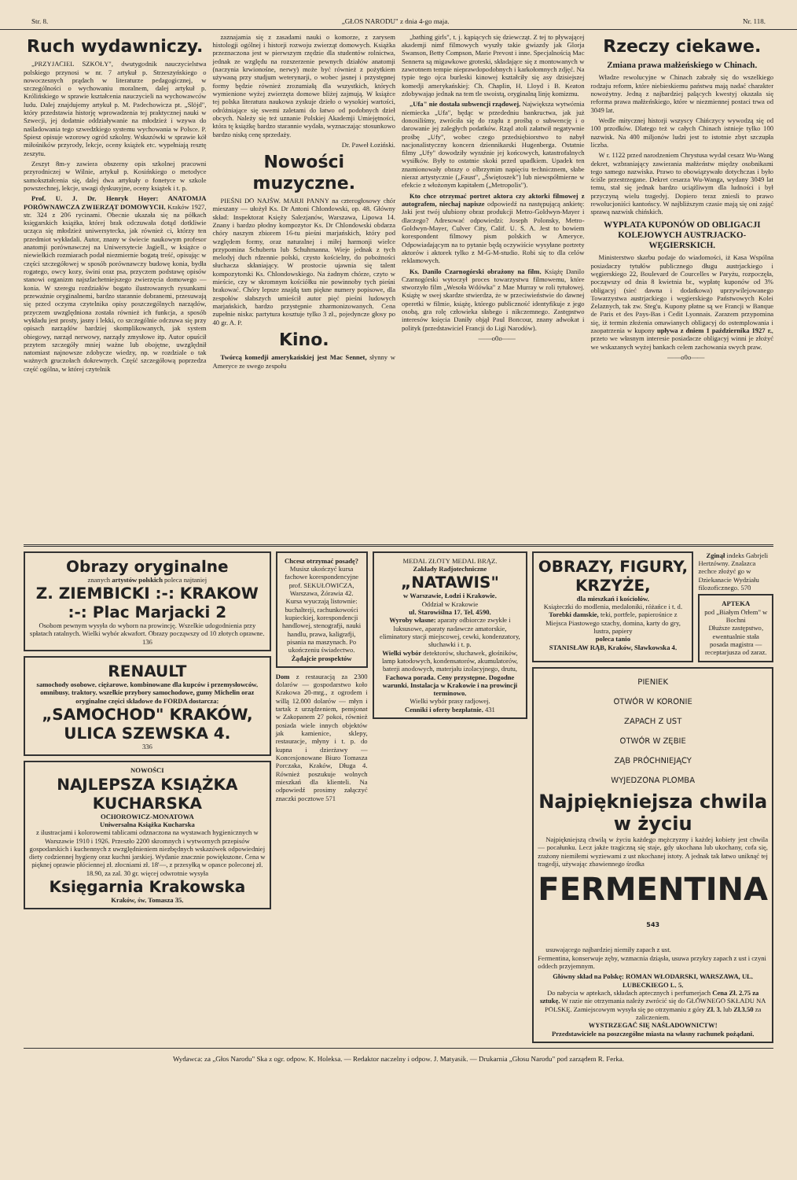Str. 8. „GŁOS NARODU" z dnia 4-go maja. Nr. 118.
Ruch wydawniczy.
„PRZYJACIEL SZKOŁY", dwutygodnik nauczycielstwa polskiego przynosi w nr. 7 artykuł p. Strzeszyńskiego o nowoczesnych prądach w literaturze pedagogicznej, w szczególności o wychowaniu moralnem, dalej artykuł p. Królińskiego w sprawie kształcenia nauczycieli na wychowawców ludu. Dalej znajdujemy artykuł p. M. Padechowicza pt. „Slöjd", który przedstawia historję wprowadzenia tej praktycznej nauki w Szwecji, jej dodatnie oddziaływanie na młodzież i wzywa do naśladowania tego szwedzkiego systemu wychowania w Polsce. P. Spiesz opisuje wzorowy ogród szkolny. Wskazówki w sprawie kół miłośników przyrody, lekcje, oceny książek etc. wypełniają resztę zeszytu.
Zeszyt 8m-y zawiera obszerny opis szkolnej pracowni przyrodniczej w Wilnie, artykuł p. Kosińskiego o metodyce samokształcenia się, dalej dwa artykuły o fonetyce w szkole powszechnej, lekcje, uwagi dyskusyjne, oceny książek i t. p.
Prof. U. J. Dr. Henryk Hoyer: ANATOMJA PORÓWNAWCZA ZWIERZĄT DOMOWYCH. Kraków 1927, str. 324 z 206 rycinami. Obecnie ukazała się na półkach księgarskich książka, której brak odczuwała dotąd dotkliwie ucząca się młodzież uniwersytecka, jak również ci, którzy ten przedmiot wykładali. Autor, znany w świecie naukowym profesor anatomji porównawczej na Uniwersytecie Jagiell., w książce o niewielkich rozmiarach podał niezmiernie bogatą treść, opisując w części szczegółowej w sposób porównawczy budowę konia, bydła rogatego, owcy kozy, świni oraz psa, przyczem podstawę opisów stanowi organizm najszlachetniejszego zwierzęcia domowego — konia. W szeregu rozdziałów bogato ilustrowanych rysunkami przeważnie oryginalnemi, bardzo starannie dobranemi, przesuwają się przed oczyma czytelnika opisy poszczególnych narządów, przyczem uwzględniona została również ich funkcja, a sposób wykładu jest prosty, jasny i lekki, co szczególnie odczuwa się przy opisach narządów bardziej skomplikowanych, jak system obiegowy, narząd nerwowy, narządy zmysłowe itp. Autor opuścił przytem szczegóły mniej ważne lub obojętne, uwzględnił natomiast najnowsze zdobycze wiedzy, np. w rozdziale o tak ważnych gruczołach dokrewnych. Część szczegółową poprzedza część ogólna, w której czytelnik
zaznajamia się z zasadami nauki o komorze, z zarysem histologji ogólnej i historji rozwoju zwierząt domowych. Książka przeznaczona jest w pierwszym rzędzie dla studentów rolnictwa, jednak ze względu na rozszerzenie pewnych działów anatomji (naczynia krwionośne, nerwy) może być również z pożytkiem używaną przy studjum weterynarji, o wobec jasnej i przystępnej formy będzie również zrozumiałą dla wszystkich, których wymienione wyżej zwierzęta domowe bliżej zajmują. W książce tej polska literatura naukowa zyskuje dzieło o wysokiej wartości, odróżniające się swemi zaletami do łatwo od podobnych dzieł obcych. Należy się też uznanie Polskiej Akademji Umiejętności, która tę książkę bardzo starannie wydała, wyznaczając stosunkowo bardzo niską cenę sprzedaży.
Dr. Paweł Łoziński.
Nowości muzyczne.
PIEŚNI DO NAJŚW. MARJI PANNY na czterogłosowy chór mieszany — ułożył Ks. Dr Antoni Chlondowski, op. 48. Główny skład: Inspektorat Księży Salezjanów, Warszawa, Lipowa 14. Znany i bardzo płodny kompozytor Ks. Dr Chlondowski obdarza chóry naszym zbiorem 16-tu pieśni marjańskich, który pod względem formy, oraz naturalnej i miłej harmonji wielce przypomina Schuberta lub Schuhmanna. Wieje jednak z tych melodyj duch rdzennie polski, czysto kościelny, do pobożności słuchacza skłaniający. W prostocie ujawnia się talent kompozytorski Ks. Chlondowskiego. Na żadnym chórze, czyto w mieście, czy w skromnym kościółku nie powinnoby tych pieśni brakować. Chóry lepsze znajdą tam piękne numery popisowe, dla zespołów słabszych umieścił autor pięć pieśni ludowych marjańskich, bardzo przystępnie zharmonizowanych. Cena zupełnie niska: partytura kosztuje tylko 3 zł., pojedyncze głosy po 40 gr. A. P.
Kino.
Twórcą komedji amerykańskiej jest Mac Sennet, słynny w Ameryce ze swego zespołu
„bathing girls", t. j. kąpiących się dziewcząt. Z tej to pływającej akademji nimf filmowych wyszły takie gwiazdy jak Glorja Swanson, Betty Compson, Marie Prevost i inne. Specjalnością Mac Sennета są migawkowe groteski, składające się z montowanych w zawrotnem tempie nieprawdopodobnych i karkołomnych zdjęć. Na typie tego ojca burleski kinowej kształciły się asy dzisiejszej komedji amerykańskiej: Ch. Chaplin, H. Lloyd i B. Keaton zdobywająo jednak na tem tle swoistą, oryginalną linję komizmu.
„Ufa" nie dostała subwencji rządowej. Największa wytwórnia niemiecka „Ufa", będąc w przededniu bankructwa, jak już donosiliśmy, zwróciła się do rządu z prośbą o subwencję i o darowanie jej zaległych podatków. Rząd atoli załatwił negatywnie prośbę „Ufy", wobec czego przedsiębiorstwo to nabył nacjonalistyczny koncern dziennikarski Hugenberga. Ostatnie filmy „Ufy" dowodziły wyraźnie jej końcowych, katastrofalnych wysiłków. Były to ostatnie skoki przed upadkiem. Upadek ten znamionowały obrazy o olbrzymim napięciu technicznem, słabe nieraz artystycznie („Faust", „Świętoszek") lub niewspółmierne w efekcie z włożonym kapitałem („Metropolis").
Kto chce otrzymać portret aktora czy aktorki filmowej z autografem, niechaj napisze odpowiedź na następującą ankietę: Jaki jest twój ulubiony obraz produkcji Metro-Goldwyn-Mayer i dlaczego? Adresować odpowiedzi: Joseph Polonsky, Metro-Goldwyn-Mayer, Culver City, Calif. U. S. A. Jest to bowiem korespondent filmowy pism polskich w Ameryce. Odpowiadającym na to pytanie będą oczywiście wysyłane portrety aktorów i aktorek tylko z M-G-M-studio. Robi się to dla celów reklamowych.
Ks. Danilo Czarnogórski obrażony na film. Książę Danilo Czarnogórski wytoczył proces towarzystwu filmowemu, które stworzyło film „Wesoła Wdówka" z Mae Murray w roli tytułowej. Książę w swej skardze stwierdza, że w przeciwieństwie do dawnej operetki w filmie, książę, którego publiczność identyfikuje z jego osobą, gra rolę człowieka słabego i nikczemnego. Zastępstwo interesów księcia Daniły objął Paul Boncour, znany adwokat i polityk (przedstawiciel Francji do Ligi Narodów).
——o0o——
Rzeczy ciekawe.
Zmiana prawa małżeńskiego w Chinach.
Władze rewolucyjne w Chinach zabrały się do wszelkiego rodzaju reform, które niebieskiemu państwu mają nadać charakter nowożytny. Jedną z najbardziej palących kwestyj okazała się reforma prawa małżeńskiego, które w niezmiennej postaci trwa od 3049 lat.
Wedle mitycznej historji wszyscy Chińczycy wywodzą się od 100 przodków. Dlatego też w całych Chinach istnieje tylko 100 nazwisk. Na 400 miljonów ludzi jest to istotnie zbyt szczupła liczba.
W r. 1122 przed narodzeniem Chrystusa wydał cesarz Wu-Wang dekret, wzbraniający zawierania małżeństw między osobnikami tego samego nazwiska. Prawo to obowiązywało dotychczas i było ściśle przestrzegane. Dekret cesarza Wu-Wanga, wydany 3049 lat temu, stał się jednak bardzo uciążliwym dla ludności i był przyczyną wielu tragedyj. Dopiero teraz zniesli to prawo rewolucjoniści kantońscy. W najbliższym czasie mają się oni zająć sprawą nazwisk chińskich.
WYPŁATA KUPONÓW OD OBLIGACJI KOLEJOWYCH AUSTRJACKO-WĘGIERSKICH.
Ministerstwo skarbu podaje do wiadomości, iż Kasa Wspólna posiadaczy tytułów publicznego długu austrjackiego i węgierskiego 22, Boulevard de Courcelles w Paryżu, rozpoczęła, począwszy od dnia 8 kwietnia br., wypłatę kuponów od 3% obligacyj (sieć dawna i dodatkowa) uprzywilejowanego Towarzystwa austrjackiego i węgierskiego Państwowych Kolei Żelaznych, tak zw. Steg'u. Kupony płatne są we Francji w Banque de Paris et des Pays-Bas i Cedit Lyonnais. Zarazem przypomina się, iż termin złożenia omawianych obligacyj do ostemplowania i zaopatrzenia w kupony upływa z dniem 1 października 1927 r., przeto we własnym interesie posiadacze obligacyj winni je złożyć we wskazanych wyżej bankach celem zachowania swych praw.
——o0o——
Obrazy oryginalne
znanych artystów polskich poleca najtaniej
Z. ZIEMBICKI :-: KRAKOW :-: Plac Marjacki 2
Osobom pewnym wysyła do wyborn na prowincję. Wszelkie udogodnienia przy spłatach ratalnych. Wielki wybór akwafort. Obrazy począwszy od 10 złotych oprawne. 136
RENAULT
samochody osobowe. ciężarowe. kombinowane dla kupców i przemysłowców. omnibusy. traktory. wszelkie przybory samochodowe, gumy Michelin oraz oryginalne części składowe do FORDA dostarcza:
„SAMOCHOD" KRAKÓW, ULICA SZEWSKA 4.
336
NOWOŚCI
NAJLEPSZA KSIĄŻKA KUCHARSKA
OCHOROWICZ-MONATOWA
Uniwersalna Książka Kucharska
z ilustracjami i kolorowemi tablicami odznaczona na wystawach hygienicznych w Warszawie 1910 i 1926. Przeszło 2200 skromnych i wytwornych przepisów gospodarskich i kuchennych z uwzględnieniem niezbędnych wskazówek odpowiedniej diety codziennej hygieny oraz kuchni jarskiej. Wydanie znacznie powiększone. Cena w pięknej oprawie płóciennej zł. złocniami zł. 18'—, z przesyłką w opasce poleconej zł. 18.90, za zal. 30 gr. więcej odwrotnie wysyła
Księgarnia Krakowska
Kraków, św. Tomasza 35.
Chcesz otrzymać posadę?
Musisz ukończyć kursa fachowe korespondencyjne prof. SEKUŁOWICZA, Warszawa, Żórawia 42. Kursa wyuczają listownie: buchalterji, rachunkowości kupieckiej, korespondencji handlowej, stenografji, nauki handlu, prawa, kaligrafji, pisania na maszynach. Po ukończeniu świadectwo.
Żądajcie prospektów
Dom z restauracją za 2300 dolarów — gospodarstwo koło Krakowa 20-mrg., z ogrodem i willą 12.000 dolarów — młyn i tartak z urządzeniem, pensjonat w Zakopanem 27 pokoi, również posiada wiele innych objektów jak kamienice, sklepy, restauracje, młyny i t. p. do kupna i dzierżawy — Koncesjonowane Biuro Tomasza Porczaka, Kraków, Długa 4. Również poszukuje wolnych mieszkań dla klienteli. Na odpowiedź prosimy załączyć znaczki pocztowe 571
MEDAL ZŁOTY MEDAL BRĄZ.
Zakłady Radjotechniczne
„NATAWIS"
w Warszawie, Łodzi i Krakowie.
Oddział w Krakowie
ul. Starowiślna 17. Tel. 4590.
Wyroby własne: aparaty odbiorcze zwykłe i luksusowe, aparaty nadawcze amatorskie, eliminatory stacji miejscowej, cewki, kondenzatory, słuchawki i t. p.
Wielki wybór detektorów, słuchawek, głośników, lamp katodowych, kondensatorów, akumulatorów, baterji anodowych, materjału izolacyjnego, drutu,
Fachowa porada. Ceny przystępne. Dogodne warunki. Instalacja w Krakowie i na prowincji terminowo.
Wielki wybór prasy radjowej.
Cenniki i oferty bezpłatnie. 431
OBRAZY, FIGURY, KRZYŻE,
dla mieszkań i kościołów.
Książeczki do modlenia, medaloniki, różańce i t. d.
Torebki damskie, teki, portfele, papierośnice z Miejsca Piastowego szachy, domina, karty do gry, lustra, papiery
poleca tanio
STANISŁAW RĄB, Kraków, Sławkowska 4.
Zginął indeks Gabrjeli Hertzówny. Znalazca zechce złożyć go w Dziekanacie Wydziału filozoficznego. 570
APTEKA
pod „Białym Orłem" w Bochni
Dłuższe zastępstwo, ewentualnie stała posada magistra — receptarjusza od zaraz.
PIENIEK
OTWÓR W KORONIE
ZAPACH Z UST
OTWÓR W ZĘBIE
ZĄB PRÓCHNIEJĄCY
WYJEDZONA PLOMBA
Najpiękniejsza chwila w życiu
Najpiękniejszą chwilą w życiu każdego mężczyzny i każdej kobiety jest chwila — pocałunku. Lecz jakże tragiczną się staje, gdy ukochana lub ukochany, cofa się, zrażony niemiłemi wyziewami z ust nkochanej istoty. A jednak tak łatwo uniknąć tej tragedji, używając zbawiennego środka
FERMENTINA <sup>543</sup>
usuwającego najbardziej niemiły zapach z ust.
Fermentina, konserwuje zęby, wzmacnia dziąsła, usuwa przykry zapach z ust i czyni oddech przyjemnym.
Główny skład na Polskę: ROMAN WŁODARSKI, WARSZAWA, UL. LUBECKIEGO L. 5.
Do nabycia w aptekach, składach aptecznych i perfumerjach Cena Zł. 2.75 za sztukę. W razie nie otrzymania należy zwrócić się do GŁÓWNEGO SKŁADU NA POLSKĘ. Zamiejscowym wysyła się po otrzymaniu z góry Zł. 3. lub Zł.3.50 za zaliczeniem.
WYSTRZEGAĆ SIĘ NAŚLADOWNICTW!
Przedstawiciele na poszczególne miasta na własny rachunek pożądani.
Wydawca: za „Głos Narodu" Ska z ogr. odpow. K. Holeksa. — Redaktor naczelny i odpow. J. Matyasik. — Drukarnia „Głosu Narodu" pod zarządem R. Ferka.